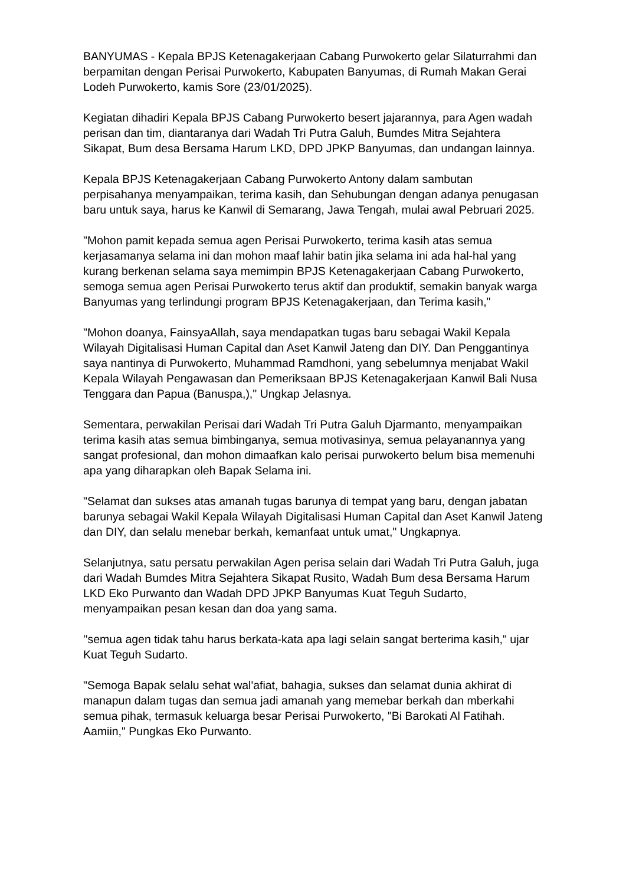BANYUMAS - Kepala BPJS Ketenagakerjaan Cabang Purwokerto gelar Silaturrahmi dan berpamitan dengan Perisai Purwokerto, Kabupaten Banyumas, di Rumah Makan Gerai Lodeh Purwokerto, kamis Sore (23/01/2025).
Kegiatan dihadiri Kepala BPJS Cabang Purwokerto besert jajarannya, para Agen wadah perisan dan tim, diantaranya dari Wadah Tri Putra Galuh, Bumdes Mitra Sejahtera Sikapat, Bum desa Bersama Harum LKD, DPD JPKP Banyumas, dan undangan lainnya.
Kepala BPJS Ketenagakerjaan Cabang Purwokerto Antony dalam sambutan perpisahanya menyampaikan, terima kasih, dan Sehubungan dengan adanya penugasan baru untuk saya, harus ke Kanwil di Semarang, Jawa Tengah, mulai awal Pebruari 2025.
"Mohon pamit kepada semua agen Perisai Purwokerto, terima kasih atas semua kerjasamanya selama ini dan mohon maaf lahir batin jika selama ini ada hal-hal yang kurang berkenan selama saya memimpin BPJS Ketenagakerjaan Cabang Purwokerto, semoga semua agen Perisai Purwokerto terus aktif dan produktif, semakin banyak warga Banyumas yang terlindungi program BPJS Ketenagakerjaan, dan Terima kasih,"
"Mohon doanya, FainsyaAllah, saya mendapatkan tugas baru sebagai Wakil Kepala Wilayah Digitalisasi Human Capital dan Aset Kanwil Jateng dan DIY. Dan Penggantinya saya nantinya di Purwokerto, Muhammad Ramdhoni, yang sebelumnya menjabat Wakil Kepala Wilayah Pengawasan dan Pemeriksaan BPJS Ketenagakerjaan Kanwil Bali Nusa Tenggara dan Papua (Banuspa,)," Ungkap Jelasnya.
Sementara, perwakilan Perisai dari Wadah Tri Putra Galuh Djarmanto, menyampaikan terima kasih atas semua bimbinganya, semua motivasinya, semua pelayanannya yang sangat profesional, dan mohon dimaafkan kalo perisai purwokerto belum bisa memenuhi apa yang diharapkan oleh Bapak Selama ini.
"Selamat dan sukses atas amanah tugas barunya di tempat yang baru, dengan jabatan barunya sebagai Wakil Kepala Wilayah Digitalisasi Human Capital dan Aset Kanwil Jateng dan DIY, dan selalu menebar berkah, kemanfaat untuk umat," Ungkapnya.
Selanjutnya, satu persatu perwakilan Agen perisa selain dari Wadah Tri Putra Galuh, juga dari Wadah Bumdes Mitra Sejahtera Sikapat Rusito, Wadah Bum desa Bersama Harum LKD Eko Purwanto dan Wadah DPD JPKP Banyumas Kuat Teguh Sudarto, menyampaikan pesan kesan dan doa yang sama.
''semua agen tidak tahu harus berkata-kata apa lagi selain sangat berterima kasih," ujar Kuat Teguh Sudarto.
"Semoga Bapak selalu sehat wal'afiat, bahagia, sukses dan selamat dunia akhirat di manapun dalam tugas dan semua jadi amanah yang memebar berkah dan mberkahi semua pihak, termasuk keluarga besar Perisai Purwokerto, "Bi Barokati Al Fatihah. Aamiin," Pungkas Eko Purwanto.